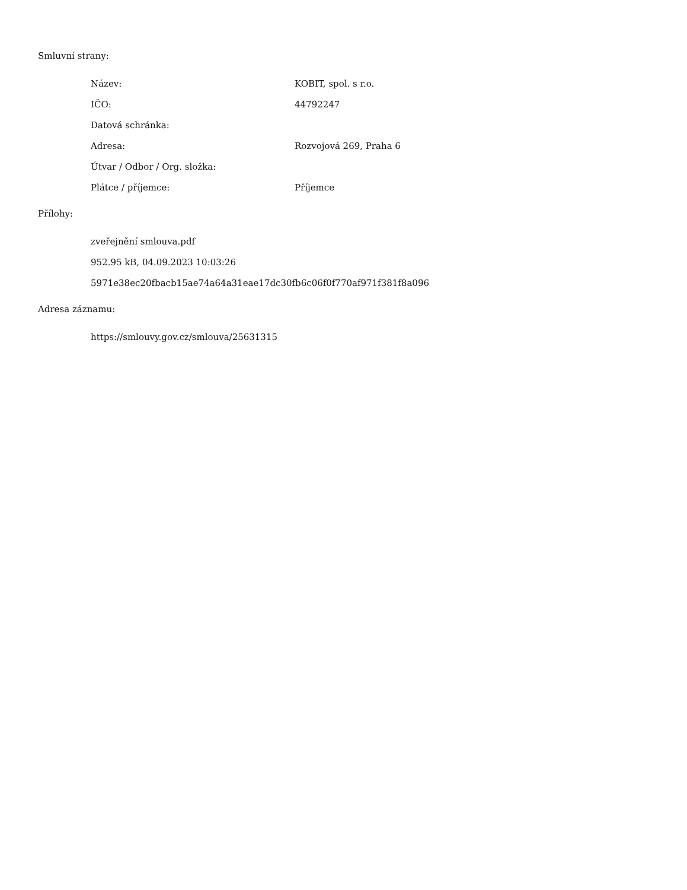Smluvní strany:
| Název: | KOBIT, spol. s r.o. |
| IČO: | 44792247 |
| Datová schránka: | |
| Adresa: | Rozvojová 269, Praha 6 |
| Útvar / Odbor / Org. složka: | |
| Plátce / příjemce: | Příjemce |
Přílohy:
| zveřejnění smlouva.pdf |
| 952.95 kB, 04.09.2023 10:03:26 |
| 5971e38ec20fbacb15ae74a64a31eae17dc30fb6c06f0f770af971f381f8a096 |
Adresa záznamu:
| https://smlouvy.gov.cz/smlouva/25631315 |